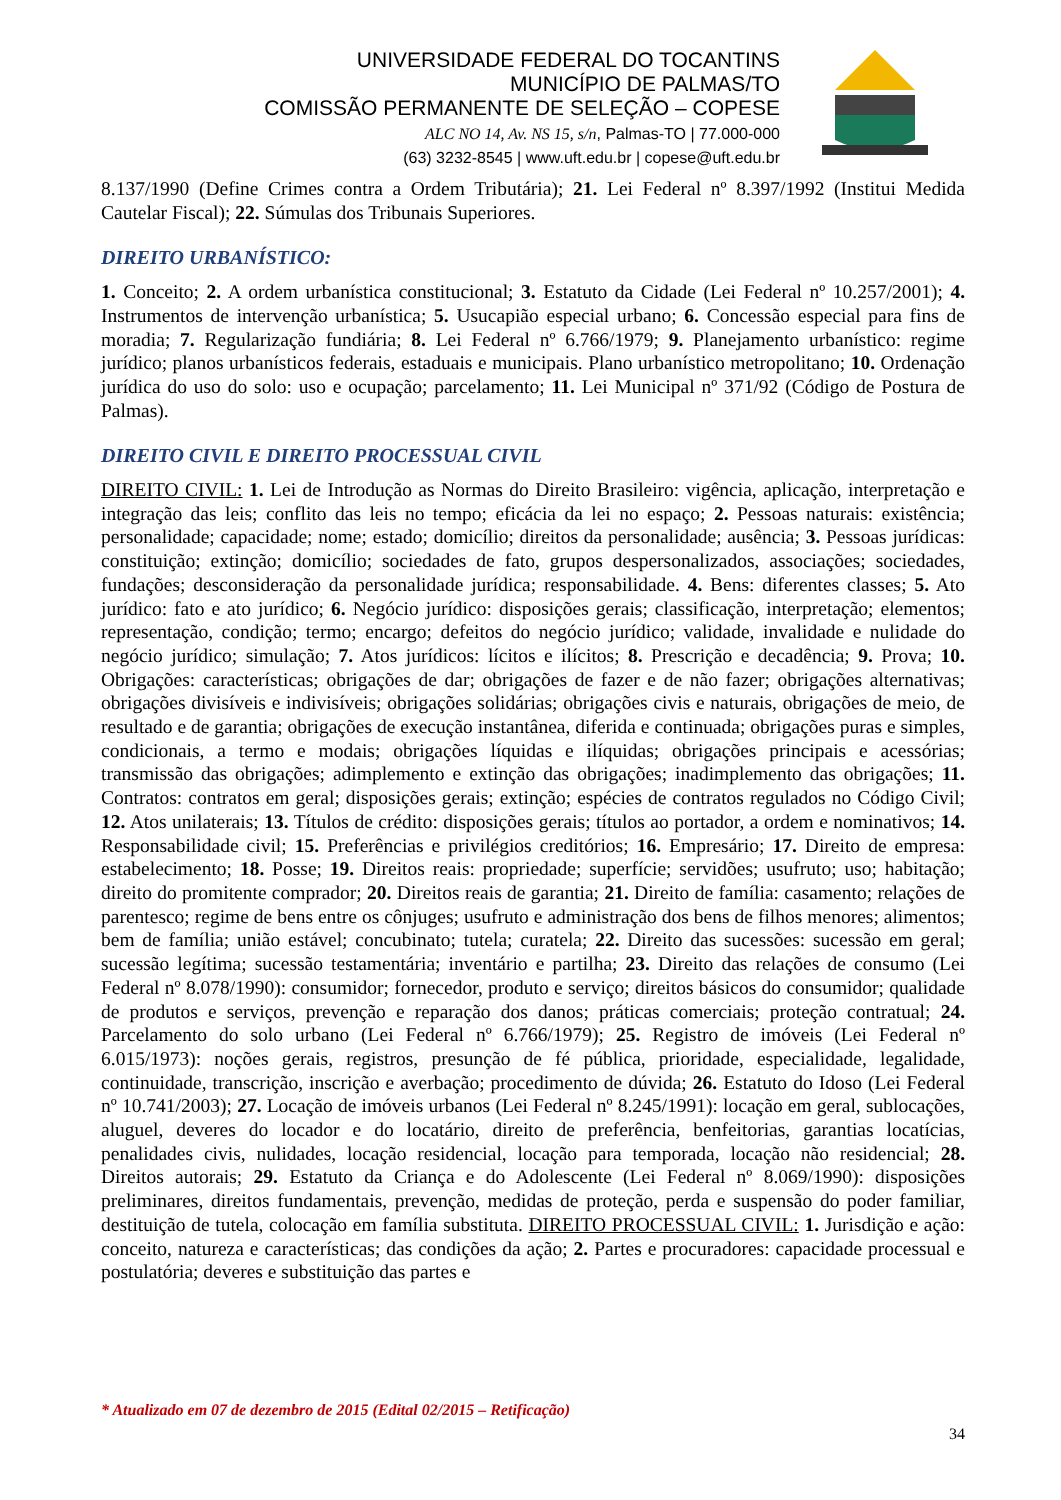UNIVERSIDADE FEDERAL DO TOCANTINS
MUNICÍPIO DE PALMAS/TO
COMISSÃO PERMANENTE DE SELEÇÃO – COPESE
ALC NO 14, Av. NS 15, s/n, Palmas-TO | 77.000-000
(63) 3232-8545 | www.uft.edu.br | copese@uft.edu.br
8.137/1990 (Define Crimes contra a Ordem Tributária); 21. Lei Federal nº 8.397/1992 (Institui Medida Cautelar Fiscal); 22. Súmulas dos Tribunais Superiores.
DIREITO URBANÍSTICO:
1. Conceito; 2. A ordem urbanística constitucional; 3. Estatuto da Cidade (Lei Federal nº 10.257/2001); 4. Instrumentos de intervenção urbanística; 5. Usucapião especial urbano; 6. Concessão especial para fins de moradia; 7. Regularização fundiária; 8. Lei Federal nº 6.766/1979; 9. Planejamento urbanístico: regime jurídico; planos urbanísticos federais, estaduais e municipais. Plano urbanístico metropolitano; 10. Ordenação jurídica do uso do solo: uso e ocupação; parcelamento; 11. Lei Municipal nº 371/92 (Código de Postura de Palmas).
DIREITO CIVIL E DIREITO PROCESSUAL CIVIL
DIREITO CIVIL: 1. Lei de Introdução as Normas do Direito Brasileiro: vigência, aplicação, interpretação e integração das leis; conflito das leis no tempo; eficácia da lei no espaço; 2. Pessoas naturais: existência; personalidade; capacidade; nome; estado; domicílio; direitos da personalidade; ausência; 3. Pessoas jurídicas: constituição; extinção; domicílio; sociedades de fato, grupos despersonalizados, associações; sociedades, fundações; desconsideração da personalidade jurídica; responsabilidade. 4. Bens: diferentes classes; 5. Ato jurídico: fato e ato jurídico; 6. Negócio jurídico: disposições gerais; classificação, interpretação; elementos; representação, condição; termo; encargo; defeitos do negócio jurídico; validade, invalidade e nulidade do negócio jurídico; simulação; 7. Atos jurídicos: lícitos e ilícitos; 8. Prescrição e decadência; 9. Prova; 10. Obrigações: características; obrigações de dar; obrigações de fazer e de não fazer; obrigações alternativas; obrigações divisíveis e indivisíveis; obrigações solidárias; obrigações civis e naturais, obrigações de meio, de resultado e de garantia; obrigações de execução instantânea, diferida e continuada; obrigações puras e simples, condicionais, a termo e modais; obrigações líquidas e ilíquidas; obrigações principais e acessórias; transmissão das obrigações; adimplemento e extinção das obrigações; inadimplemento das obrigações; 11. Contratos: contratos em geral; disposições gerais; extinção; espécies de contratos regulados no Código Civil; 12. Atos unilaterais; 13. Títulos de crédito: disposições gerais; títulos ao portador, a ordem e nominativos; 14. Responsabilidade civil; 15. Preferências e privilégios creditórios; 16. Empresário; 17. Direito de empresa: estabelecimento; 18. Posse; 19. Direitos reais: propriedade; superfície; servidões; usufruto; uso; habitação; direito do promitente comprador; 20. Direitos reais de garantia; 21. Direito de família: casamento; relações de parentesco; regime de bens entre os cônjuges; usufruto e administração dos bens de filhos menores; alimentos; bem de família; união estável; concubinato; tutela; curatela; 22. Direito das sucessões: sucessão em geral; sucessão legítima; sucessão testamentária; inventário e partilha; 23. Direito das relações de consumo (Lei Federal nº 8.078/1990): consumidor; fornecedor, produto e serviço; direitos básicos do consumidor; qualidade de produtos e serviços, prevenção e reparação dos danos; práticas comerciais; proteção contratual; 24. Parcelamento do solo urbano (Lei Federal nº 6.766/1979); 25. Registro de imóveis (Lei Federal nº 6.015/1973): noções gerais, registros, presunção de fé pública, prioridade, especialidade, legalidade, continuidade, transcrição, inscrição e averbação; procedimento de dúvida; 26. Estatuto do Idoso (Lei Federal nº 10.741/2003); 27. Locação de imóveis urbanos (Lei Federal nº 8.245/1991): locação em geral, sublocações, aluguel, deveres do locador e do locatário, direito de preferência, benfeitorias, garantias locatícias, penalidades civis, nulidades, locação residencial, locação para temporada, locação não residencial; 28. Direitos autorais; 29. Estatuto da Criança e do Adolescente (Lei Federal nº 8.069/1990): disposições preliminares, direitos fundamentais, prevenção, medidas de proteção, perda e suspensão do poder familiar, destituição de tutela, colocação em família substituta. DIREITO PROCESSUAL CIVIL: 1. Jurisdição e ação: conceito, natureza e características; das condições da ação; 2. Partes e procuradores: capacidade processual e postulatória; deveres e substituição das partes e
* Atualizado em 07 de dezembro de 2015 (Edital 02/2015 – Retificação)
34